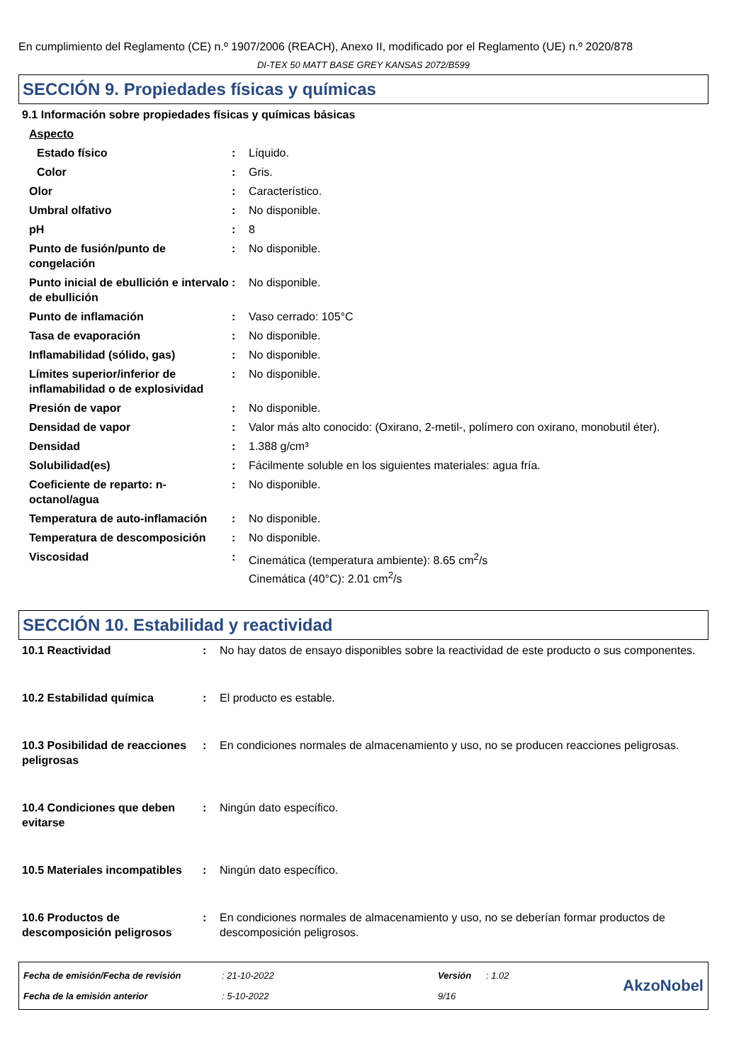En cumplimiento del Reglamento (CE) n.º 1907/2006 (REACH), Anexo II, modificado por el Reglamento (UE) n.º 2020/878
DI-TEX 50 MATT BASE GREY KANSAS 2072/B599
SECCIÓN 9. Propiedades físicas y químicas
9.1 Información sobre propiedades físicas y químicas básicas
| Aspecto | | |
| Estado físico | : | Líquido. |
| Color | : | Gris. |
| Olor | : | Característico. |
| Umbral olfativo | : | No disponible. |
| pH | : | 8 |
| Punto de fusión/punto de congelación | : | No disponible. |
| Punto inicial de ebullición e intervalo de ebullición | : | No disponible. |
| Punto de inflamación | : | Vaso cerrado: 105°C |
| Tasa de evaporación | : | No disponible. |
| Inflamabilidad (sólido, gas) | : | No disponible. |
| Límites superior/inferior de inflamabilidad o de explosividad | : | No disponible. |
| Presión de vapor | : | No disponible. |
| Densidad de vapor | : | Valor más alto conocido: (Oxirano, 2-metil-, polímero con oxirano, monobutil éter). |
| Densidad | : | 1.388 g/cm³ |
| Solubilidad(es) | : | Fácilmente soluble en los siguientes materiales: agua fría. |
| Coeficiente de reparto: n-octanol/agua | : | No disponible. |
| Temperatura de auto-inflamación | : | No disponible. |
| Temperatura de descomposición | : | No disponible. |
| Viscosidad | : | Cinemática (temperatura ambiente): 8.65 cm<sup>2</sup>/s Cinemática (40°C): 2.01 cm<sup>2</sup>/s |
SECCIÓN 10. Estabilidad y reactividad
| 10.1 Reactividad | : | No hay datos de ensayo disponibles sobre la reactividad de este producto o sus componentes. |
| 10.2 Estabilidad química | : | El producto es estable. |
| 10.3 Posibilidad de reacciones peligrosas | : | En condiciones normales de almacenamiento y uso, no se producen reacciones peligrosas. |
| 10.4 Condiciones que deben evitarse | : | Ningún dato específico. |
| 10.5 Materiales incompatibles | : | Ningún dato específico. |
| 10.6 Productos de descomposición peligrosos | : | En condiciones normales de almacenamiento y uso, no se deberían formar productos de descomposición peligrosos. |
| Fecha de emisión/Fecha de revisión | : 21-10-2022 | Versión | : 1.02 |
| Fecha de la emisión anterior | : 5-10-2022 | 9/16 | |
AkzoNobel